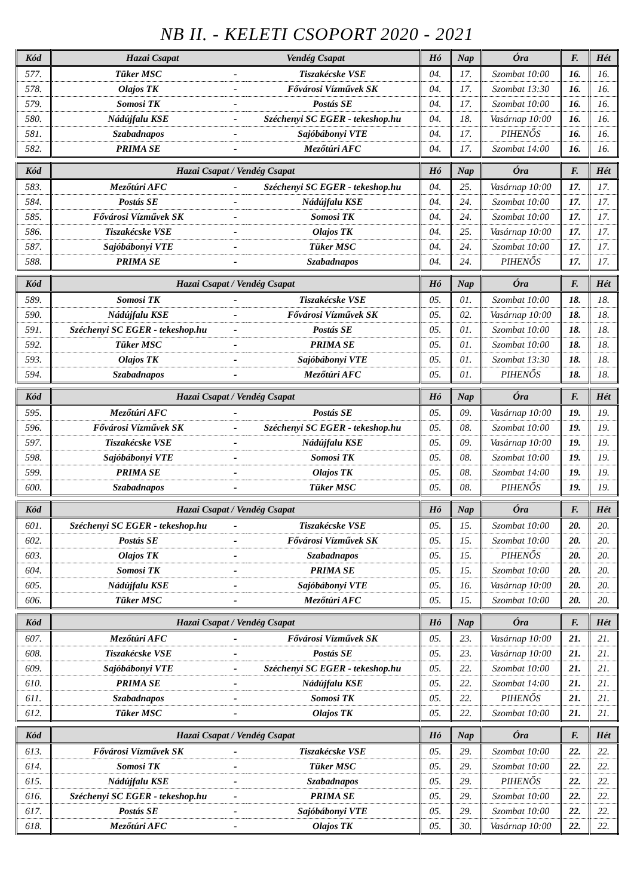NB II. - KELETI CSOPORT 2020 - 2021
| Kód | Hazai Csapat Vendég Csapat | | | Hó | Nap | Óra | F. | Hét |
| --- | --- | --- | --- | --- | --- | --- | --- | --- |
| 577. | Tüker MSC | - | Tiszakécske VSE | 04. | 17. | Szombat 10:00 | 16. | 16. |
| 578. | Olajos TK | - | Fővárosi Vízművek SK | 04. | 17. | Szombat 13:30 | 16. | 16. |
| 579. | Somosi TK | - | Postás SE | 04. | 17. | Szombat 10:00 | 16. | 16. |
| 580. | Nádújfalu KSE | - | Széchenyi SC EGER - tekeshop.hu | 04. | 18. | Vasárnap 10:00 | 16. | 16. |
| 581. | Szabadnapos | - | Sajóbábonyi VTE | 04. | 17. | PIHENŐS | 16. | 16. |
| 582. | PRIMA SE | - | Mezőtúri AFC | 04. | 17. | Szombat 14:00 | 16. | 16. |
| Kód | Hazai Csapat / Vendég Csapat | | | Hó | Nap | Óra | F. | Hét |
| --- | --- | --- | --- | --- | --- | --- | --- | --- |
| 583. | Mezőtúri AFC | - | Széchenyi SC EGER - tekeshop.hu | 04. | 25. | Vasárnap 10:00 | 17. | 17. |
| 584. | Postás SE | - | Nádújfalu KSE | 04. | 24. | Szombat 10:00 | 17. | 17. |
| 585. | Fővárosi Vízművek SK | - | Somosi TK | 04. | 24. | Szombat 10:00 | 17. | 17. |
| 586. | Tiszakécske VSE | - | Olajos TK | 04. | 25. | Vasárnap 10:00 | 17. | 17. |
| 587. | Sajóbábonyi VTE | - | Tüker MSC | 04. | 24. | Szombat 10:00 | 17. | 17. |
| 588. | PRIMA SE | - | Szabadnapos | 04. | 24. | PIHENŐS | 17. | 17. |
| Kód | Hazai Csapat / Vendég Csapat | | | Hó | Nap | Óra | F. | Hét |
| --- | --- | --- | --- | --- | --- | --- | --- | --- |
| 589. | Somosi TK | - | Tiszakécske VSE | 05. | 01. | Szombat 10:00 | 18. | 18. |
| 590. | Nádújfalu KSE | - | Fővárosi Vízművek SK | 05. | 02. | Vasárnap 10:00 | 18. | 18. |
| 591. | Széchenyi SC EGER - tekeshop.hu | - | Postás SE | 05. | 01. | Szombat 10:00 | 18. | 18. |
| 592. | Tüker MSC | - | PRIMA SE | 05. | 01. | Szombat 10:00 | 18. | 18. |
| 593. | Olajos TK | - | Sajóbábonyi VTE | 05. | 01. | Szombat 13:30 | 18. | 18. |
| 594. | Szabadnapos | - | Mezőtúri AFC | 05. | 01. | PIHENŐS | 18. | 18. |
| Kód | Hazai Csapat / Vendég Csapat | | | Hó | Nap | Óra | F. | Hét |
| --- | --- | --- | --- | --- | --- | --- | --- | --- |
| 595. | Mezőtúri AFC | - | Postás SE | 05. | 09. | Vasárnap 10:00 | 19. | 19. |
| 596. | Fővárosi Vízművek SK | - | Széchenyi SC EGER - tekeshop.hu | 05. | 08. | Szombat 10:00 | 19. | 19. |
| 597. | Tiszakécske VSE | - | Nádújfalu KSE | 05. | 09. | Vasárnap 10:00 | 19. | 19. |
| 598. | Sajóbábonyi VTE | - | Somosi TK | 05. | 08. | Szombat 10:00 | 19. | 19. |
| 599. | PRIMA SE | - | Olajos TK | 05. | 08. | Szombat 14:00 | 19. | 19. |
| 600. | Szabadnapos | - | Tüker MSC | 05. | 08. | PIHENŐS | 19. | 19. |
| Kód | Hazai Csapat / Vendég Csapat | | | Hó | Nap | Óra | F. | Hét |
| --- | --- | --- | --- | --- | --- | --- | --- | --- |
| 601. | Széchenyi SC EGER - tekeshop.hu | - | Tiszakécske VSE | 05. | 15. | Szombat 10:00 | 20. | 20. |
| 602. | Postás SE | - | Fővárosi Vízművek SK | 05. | 15. | Szombat 10:00 | 20. | 20. |
| 603. | Olajos TK | - | Szabadnapos | 05. | 15. | PIHENŐS | 20. | 20. |
| 604. | Somosi TK | - | PRIMA SE | 05. | 15. | Szombat 10:00 | 20. | 20. |
| 605. | Nádújfalu KSE | - | Sajóbábonyi VTE | 05. | 16. | Vasárnap 10:00 | 20. | 20. |
| 606. | Tüker MSC | - | Mezőtúri AFC | 05. | 15. | Szombat 10:00 | 20. | 20. |
| Kód | Hazai Csapat / Vendég Csapat | | | Hó | Nap | Óra | F. | Hét |
| --- | --- | --- | --- | --- | --- | --- | --- | --- |
| 607. | Mezőtúri AFC | - | Fővárosi Vízművek SK | 05. | 23. | Vasárnap 10:00 | 21. | 21. |
| 608. | Tiszakécske VSE | - | Postás SE | 05. | 23. | Vasárnap 10:00 | 21. | 21. |
| 609. | Sajóbábonyi VTE | - | Széchenyi SC EGER - tekeshop.hu | 05. | 22. | Szombat 10:00 | 21. | 21. |
| 610. | PRIMA SE | - | Nádújfalu KSE | 05. | 22. | Szombat 14:00 | 21. | 21. |
| 611. | Szabadnapos | - | Somosi TK | 05. | 22. | PIHENŐS | 21. | 21. |
| 612. | Tüker MSC | - | Olajos TK | 05. | 22. | Szombat 10:00 | 21. | 21. |
| Kód | Hazai Csapat / Vendég Csapat | | | Hó | Nap | Óra | F. | Hét |
| --- | --- | --- | --- | --- | --- | --- | --- | --- |
| 613. | Fővárosi Vízművek SK | - | Tiszakécske VSE | 05. | 29. | Szombat 10:00 | 22. | 22. |
| 614. | Somosi TK | - | Tüker MSC | 05. | 29. | Szombat 10:00 | 22. | 22. |
| 615. | Nádújfalu KSE | - | Szabadnapos | 05. | 29. | PIHENŐS | 22. | 22. |
| 616. | Széchenyi SC EGER - tekeshop.hu | - | PRIMA SE | 05. | 29. | Szombat 10:00 | 22. | 22. |
| 617. | Postás SE | - | Sajóbábonyi VTE | 05. | 29. | Szombat 10:00 | 22. | 22. |
| 618. | Mezőtúri AFC | - | Olajos TK | 05. | 30. | Vasárnap 10:00 | 22. | 22. |